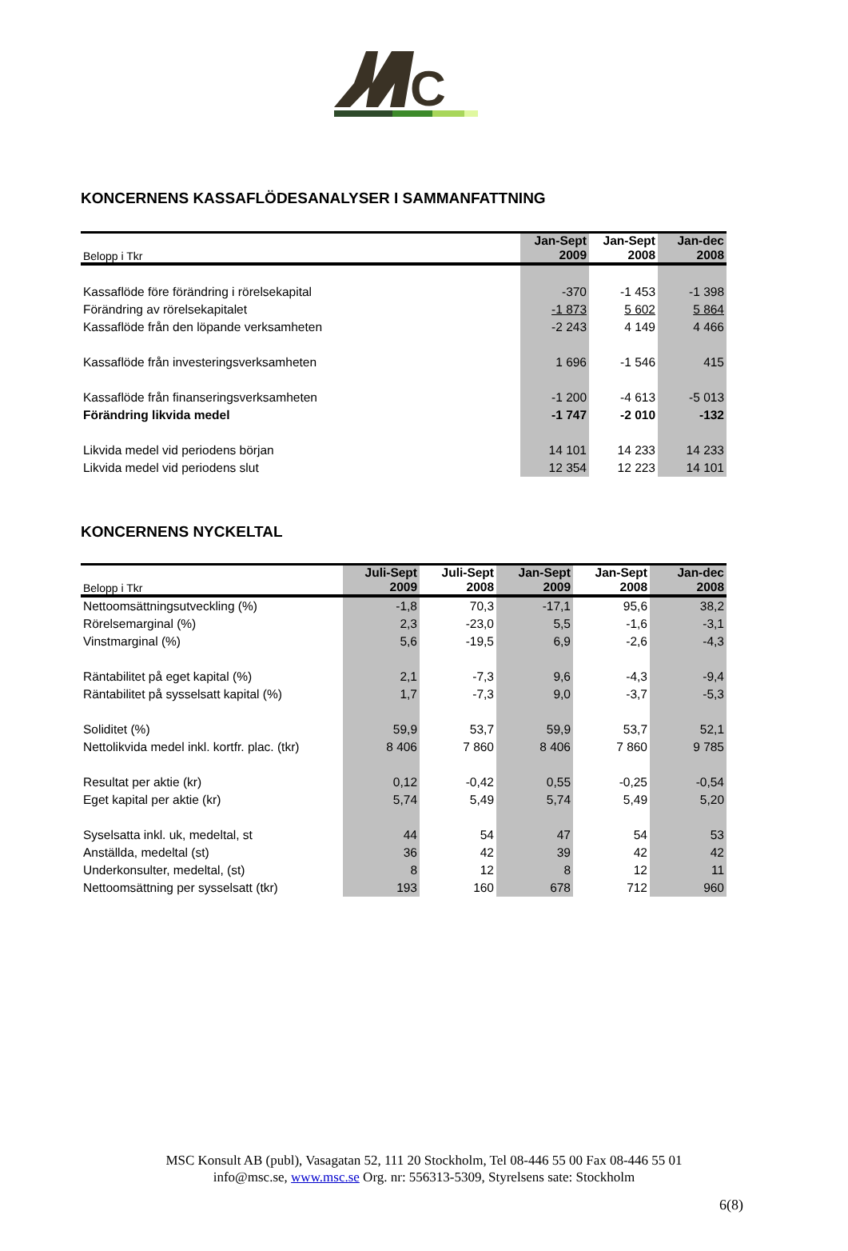C
KONCERNENS KASSAFLÖDESANALYSER I SAMMANFATTNING
| Belopp i Tkr | Jan-Sept 2009 | Jan-Sept 2008 | Jan-dec 2008 |
| Kassaflöde före förändring i rörelsekapital | -370 | -1 453 | -1 398 |
| Förändring av rörelsekapitalet | -1 873 | 5 602 | 5 864 |
| Kassaflöde från den löpande verksamheten | -2 243 | 4 149 | 4 466 |
| Kassaflöde från investeringsverksamheten | 1 696 | -1 546 | 415 |
| Kassaflöde från finanseringsverksamheten | -1 200 | -4 613 | -5 013 |
| Förändring likvida medel | -1 747 | -2 010 | -132 |
| Likvida medel vid periodens början | 14 101 | 14 233 | 14 233 |
| Likvida medel vid periodens slut | 12 354 | 12 223 | 14 101 |
KONCERNENS NYCKELTAL
| Belopp i Tkr | Juli-Sept 2009 | Juli-Sept 2008 | Jan-Sept 2009 | Jan-Sept 2008 | Jan-dec 2008 |
| Nettoomsättningsutveckling (%) | -1,8 | 70,3 | -17,1 | 95,6 | 38,2 |
| Rörelsemarginal (%) | 2,3 | -23,0 | 5,5 | -1,6 | -3,1 |
| Vinstmarginal (%) | 5,6 | -19,5 | 6,9 | -2,6 | -4,3 |
| Räntabilitet på eget kapital (%) | 2,1 | -7,3 | 9,6 | -4,3 | -9,4 |
| Räntabilitet på sysselsatt kapital (%) | 1,7 | -7,3 | 9,0 | -3,7 | -5,3 |
| Soliditet (%) | 59,9 | 53,7 | 59,9 | 53,7 | 52,1 |
| Nettolikvida medel inkl. kortfr. plac. (tkr) | 8 406 | 7 860 | 8 406 | 7 860 | 9 785 |
| Resultat per aktie (kr) | 0,12 | -0,42 | 0,55 | -0,25 | -0,54 |
| Eget kapital per aktie (kr) | 5,74 | 5,49 | 5,74 | 5,49 | 5,20 |
| Syselsatta inkl. uk, medeltal, st | 44 | 54 | 47 | 54 | 53 |
| Anställda, medeltal (st) | 36 | 42 | 39 | 42 | 42 |
| Underkonsulter, medeltal, (st) | 8 | 12 | 8 | 12 | 11 |
| Nettoomsättning per sysselsatt (tkr) | 193 | 160 | 678 | 712 | 960 |
MSC Konsult AB (publ), Vasagatan 52, 111 20 Stockholm, Tel 08-446 55 00 Fax 08-446 55 01
info@msc.se, www.msc.se Org. nr: 556313-5309, Styrelsens sate: Stockholm
6(8)